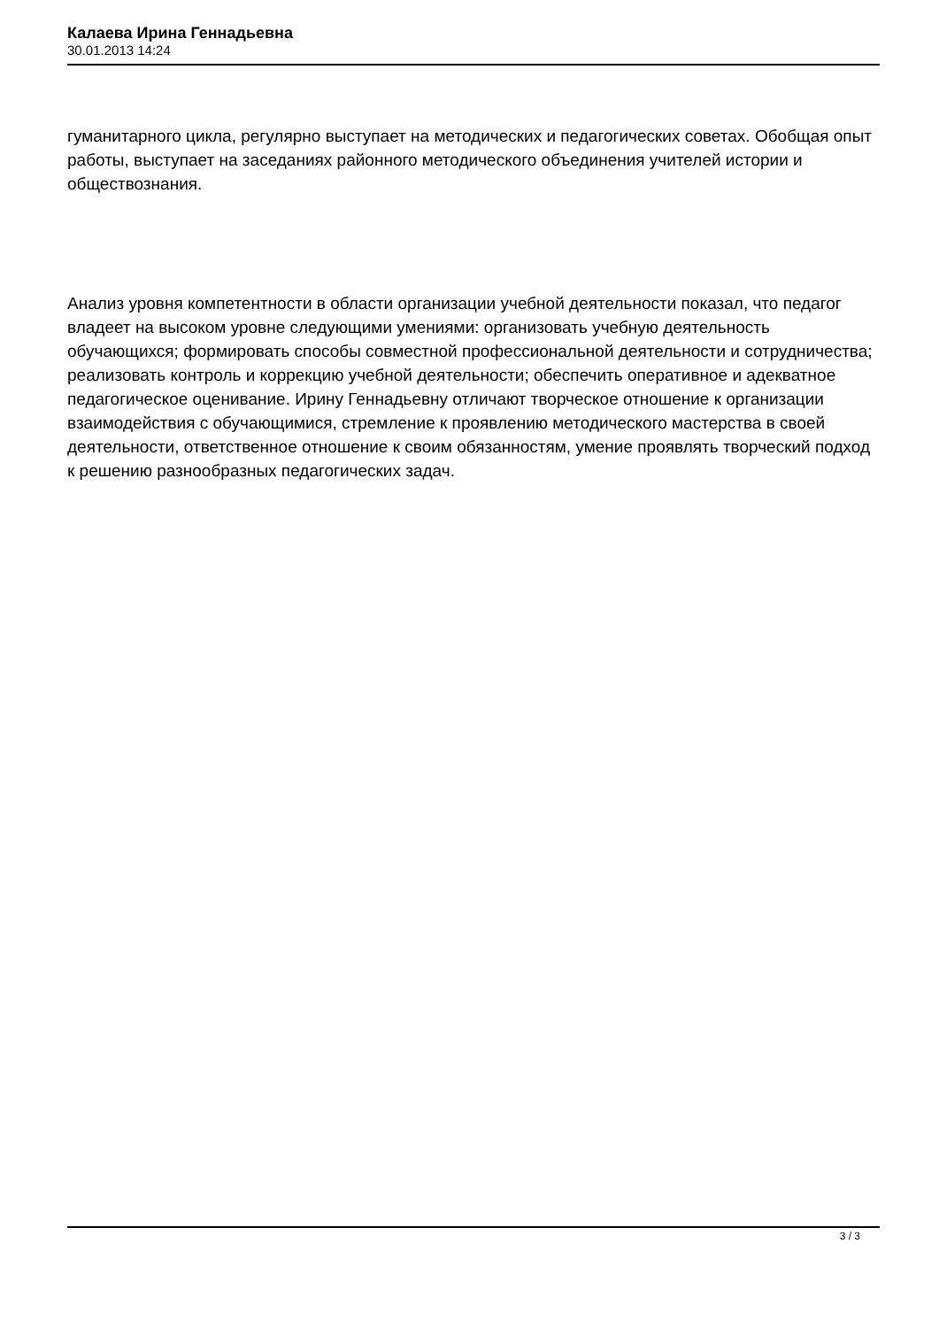Калаева Ирина Геннадьевна
30.01.2013 14:24
гуманитарного цикла, регулярно выступает на методических и педагогических советах. Обобщая опыт работы, выступает на заседаниях районного методического объединения учителей истории и обществознания.
Анализ уровня компетентности в области организации учебной деятельности показал, что педагог владеет на высоком уровне следующими умениями: организовать учебную деятельность обучающихся; формировать способы совместной профессиональной деятельности и сотрудничества; реализовать контроль и коррекцию учебной деятельности; обеспечить оперативное и адекватное педагогическое оценивание. Ирину Геннадьевну отличают творческое отношение к организации взаимодействия с обучающимися, стремление к проявлению методического мастерства в своей деятельности, ответственное отношение к своим обязанностям, умение проявлять творческий подход к решению разнообразных педагогических задач.
3 / 3